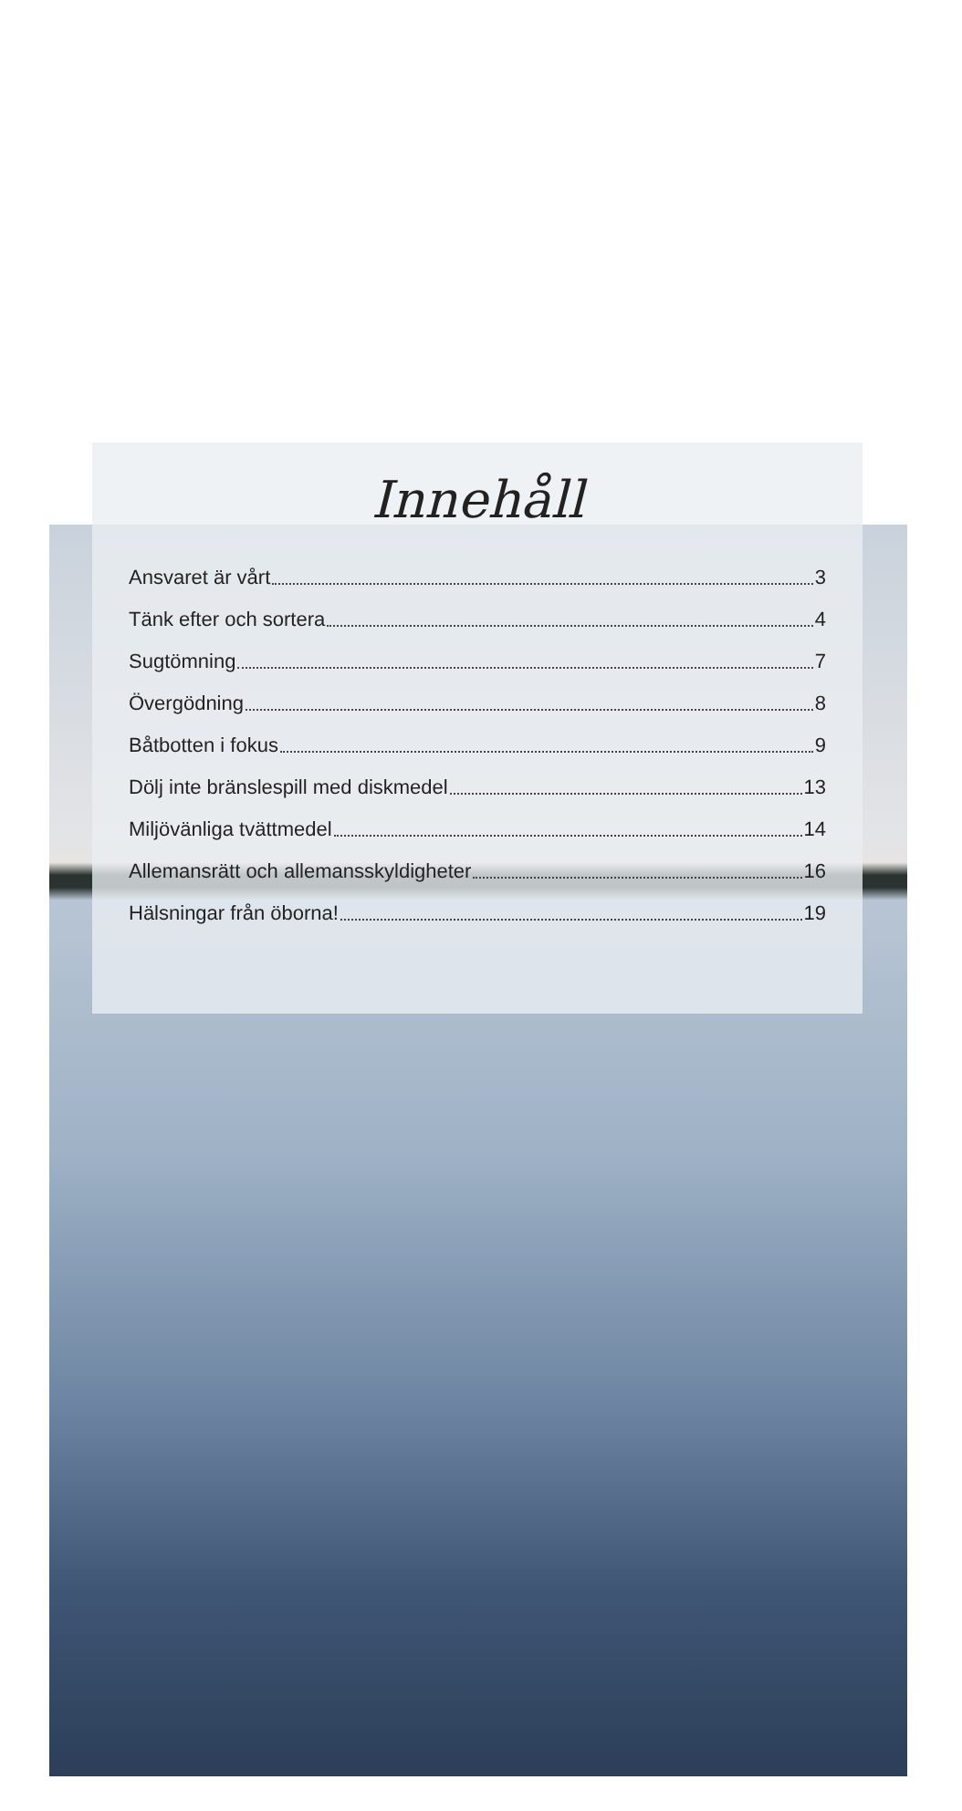Innehåll
Ansvaret är vårt 3
Tänk efter och sortera 4
Sugtömning 7
Övergödning 8
Båtbotten i fokus 9
Dölj inte bränslespill med diskmedel 13
Miljövänliga tvättmedel 14
Allemansrätt och allemansskyldigheter 16
Hälsningar från öborna! 19